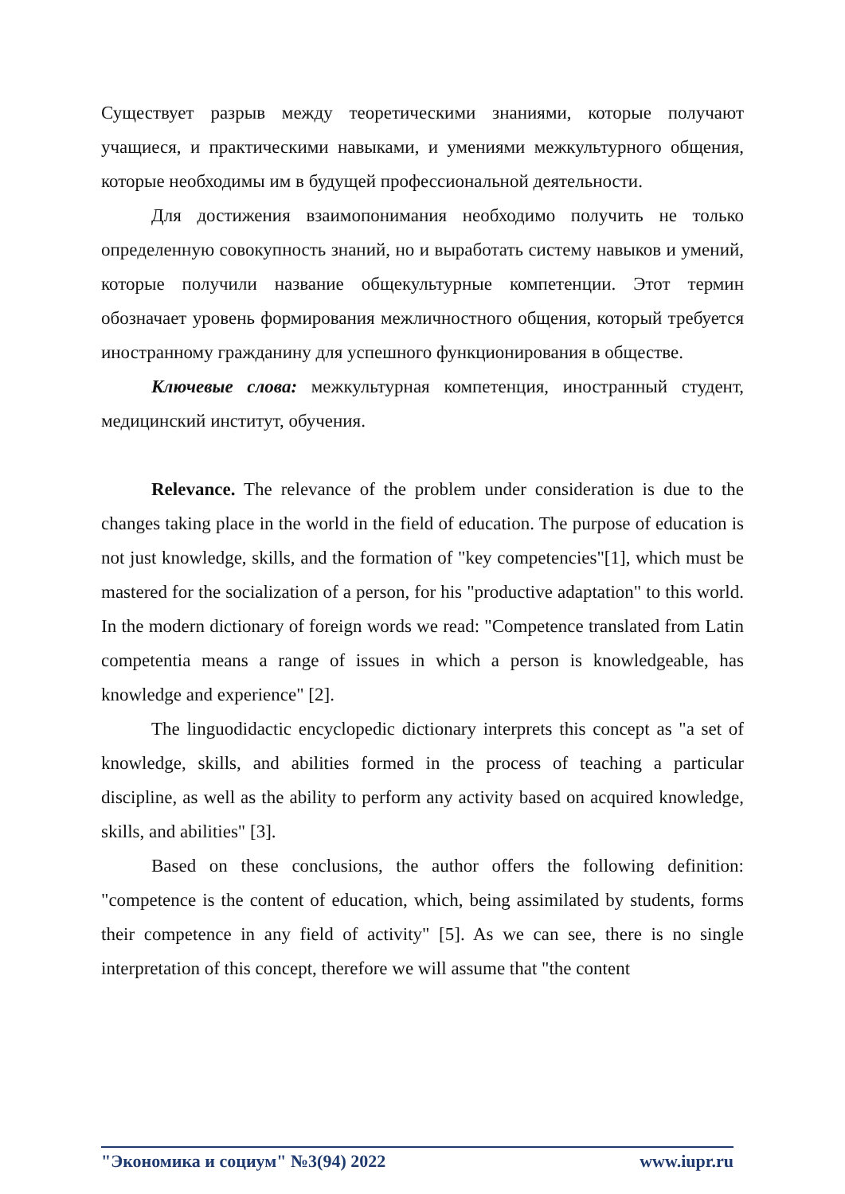Существует разрыв между теоретическими знаниями, которые получают учащиеся, и практическими навыками, и умениями межкультурного общения, которые необходимы им в будущей профессиональной деятельности.
Для достижения взаимопонимания необходимо получить не только определенную совокупность знаний, но и выработать систему навыков и умений, которые получили название общекультурные компетенции. Этот термин обозначает уровень формирования межличностного общения, который требуется иностранному гражданину для успешного функционирования в обществе.
Ключевые слова: межкультурная компетенция, иностранный студент, медицинский институт, обучения.
Relevance. The relevance of the problem under consideration is due to the changes taking place in the world in the field of education. The purpose of education is not just knowledge, skills, and the formation of "key competencies"[1], which must be mastered for the socialization of a person, for his "productive adaptation" to this world. In the modern dictionary of foreign words we read: "Competence translated from Latin competentia means a range of issues in which a person is knowledgeable, has knowledge and experience" [2].
The linguodidactic encyclopedic dictionary interprets this concept as "a set of knowledge, skills, and abilities formed in the process of teaching a particular discipline, as well as the ability to perform any activity based on acquired knowledge, skills, and abilities" [3].
Based on these conclusions, the author offers the following definition: "competence is the content of education, which, being assimilated by students, forms their competence in any field of activity" [5]. As we can see, there is no single interpretation of this concept, therefore we will assume that "the content
"Экономика и социум" №3(94) 2022 www.iupr.ru